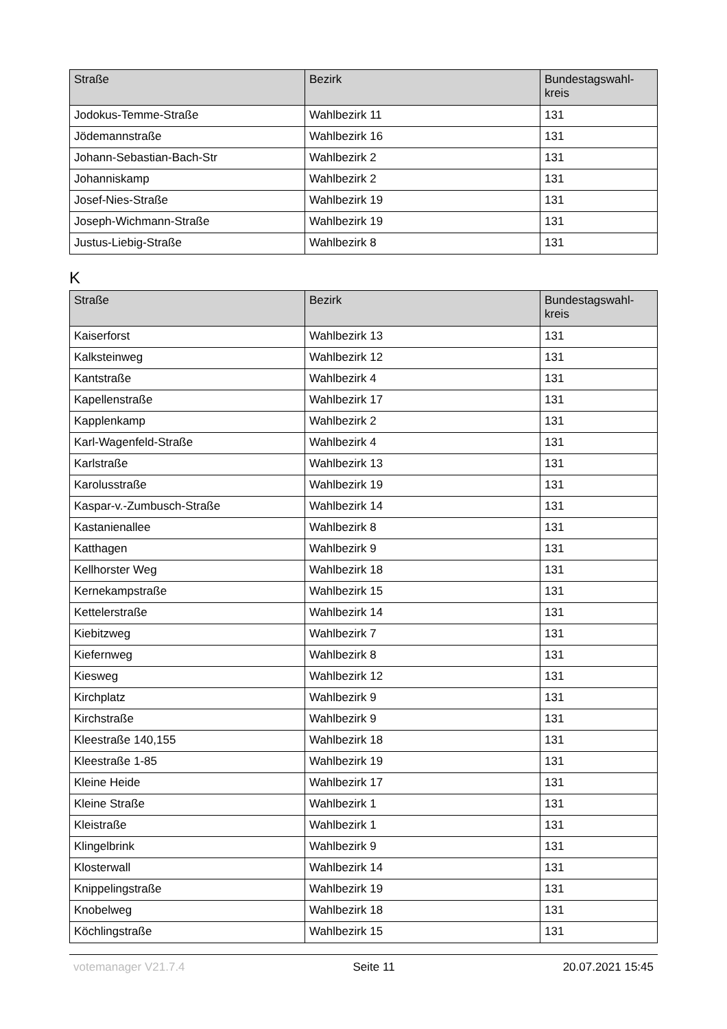| Straße | Bezirk | Bundestagswahl- kreis |
| --- | --- | --- |
| Jodokus-Temme-Straße | Wahlbezirk 11 | 131 |
| Jödemannstraße | Wahlbezirk 16 | 131 |
| Johann-Sebastian-Bach-Str | Wahlbezirk 2 | 131 |
| Johanniskamp | Wahlbezirk 2 | 131 |
| Josef-Nies-Straße | Wahlbezirk 19 | 131 |
| Joseph-Wichmann-Straße | Wahlbezirk 19 | 131 |
| Justus-Liebig-Straße | Wahlbezirk 8 | 131 |
K
| Straße | Bezirk | Bundestagswahl- kreis |
| --- | --- | --- |
| Kaiserforst | Wahlbezirk 13 | 131 |
| Kalksteinweg | Wahlbezirk 12 | 131 |
| Kantstraße | Wahlbezirk 4 | 131 |
| Kapellenstraße | Wahlbezirk 17 | 131 |
| Kapplenkamp | Wahlbezirk 2 | 131 |
| Karl-Wagenfeld-Straße | Wahlbezirk 4 | 131 |
| Karlstraße | Wahlbezirk 13 | 131 |
| Karolusstraße | Wahlbezirk 19 | 131 |
| Kaspar-v.-Zumbusch-Straße | Wahlbezirk 14 | 131 |
| Kastanienallee | Wahlbezirk 8 | 131 |
| Katthagen | Wahlbezirk 9 | 131 |
| Kellhorster Weg | Wahlbezirk 18 | 131 |
| Kernekampstraße | Wahlbezirk 15 | 131 |
| Kettelerstraße | Wahlbezirk 14 | 131 |
| Kiebitzweg | Wahlbezirk 7 | 131 |
| Kiefernweg | Wahlbezirk 8 | 131 |
| Kiesweg | Wahlbezirk 12 | 131 |
| Kirchplatz | Wahlbezirk 9 | 131 |
| Kirchstraße | Wahlbezirk 9 | 131 |
| Kleestraße 140,155 | Wahlbezirk 18 | 131 |
| Kleestraße 1-85 | Wahlbezirk 19 | 131 |
| Kleine Heide | Wahlbezirk 17 | 131 |
| Kleine Straße | Wahlbezirk 1 | 131 |
| Kleistraße | Wahlbezirk 1 | 131 |
| Klingelbrink | Wahlbezirk 9 | 131 |
| Klosterwall | Wahlbezirk 14 | 131 |
| Knippelingstraße | Wahlbezirk 19 | 131 |
| Knobelweg | Wahlbezirk 18 | 131 |
| Köchlingstraße | Wahlbezirk 15 | 131 |
votemanager V21.7.4 Seite 11 20.07.2021 15:45